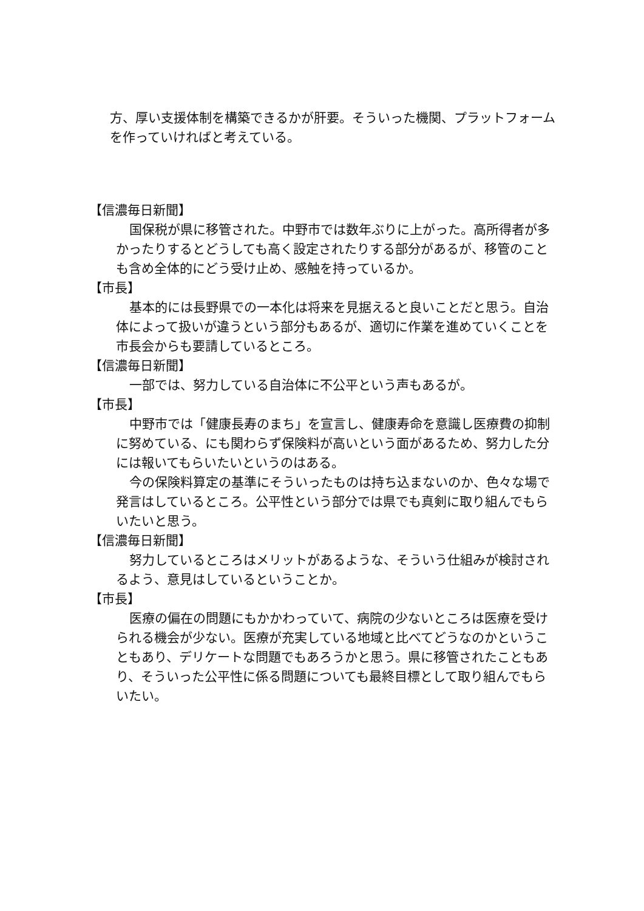方、厚い支援体制を構築できるかが肝要。そういった機関、プラットフォームを作っていければと考えている。
【信濃毎日新聞】
国保税が県に移管された。中野市では数年ぶりに上がった。高所得者が多かったりするとどうしても高く設定されたりする部分があるが、移管のことも含め全体的にどう受け止め、感触を持っているか。
【市長】
基本的には長野県での一本化は将来を見据えると良いことだと思う。自治体によって扱いが違うという部分もあるが、適切に作業を進めていくことを市長会からも要請しているところ。
【信濃毎日新聞】
一部では、努力している自治体に不公平という声もあるが。
【市長】
中野市では「健康長寿のまち」を宣言し、健康寿命を意識し医療費の抑制に努めている、にも関わらず保険料が高いという面があるため、努力した分には報いてもらいたいというのはある。
今の保険料算定の基準にそういったものは持ち込まないのか、色々な場で発言はしているところ。公平性という部分では県でも真剣に取り組んでもらいたいと思う。
【信濃毎日新聞】
努力しているところはメリットがあるような、そういう仕組みが検討されるよう、意見はしているということか。
【市長】
医療の偏在の問題にもかかわっていて、病院の少ないところは医療を受けられる機会が少ない。医療が充実している地域と比べてどうなのかということもあり、デリケートな問題でもあろうかと思う。県に移管されたこともあり、そういった公平性に係る問題についても最終目標として取り組んでもらいたい。